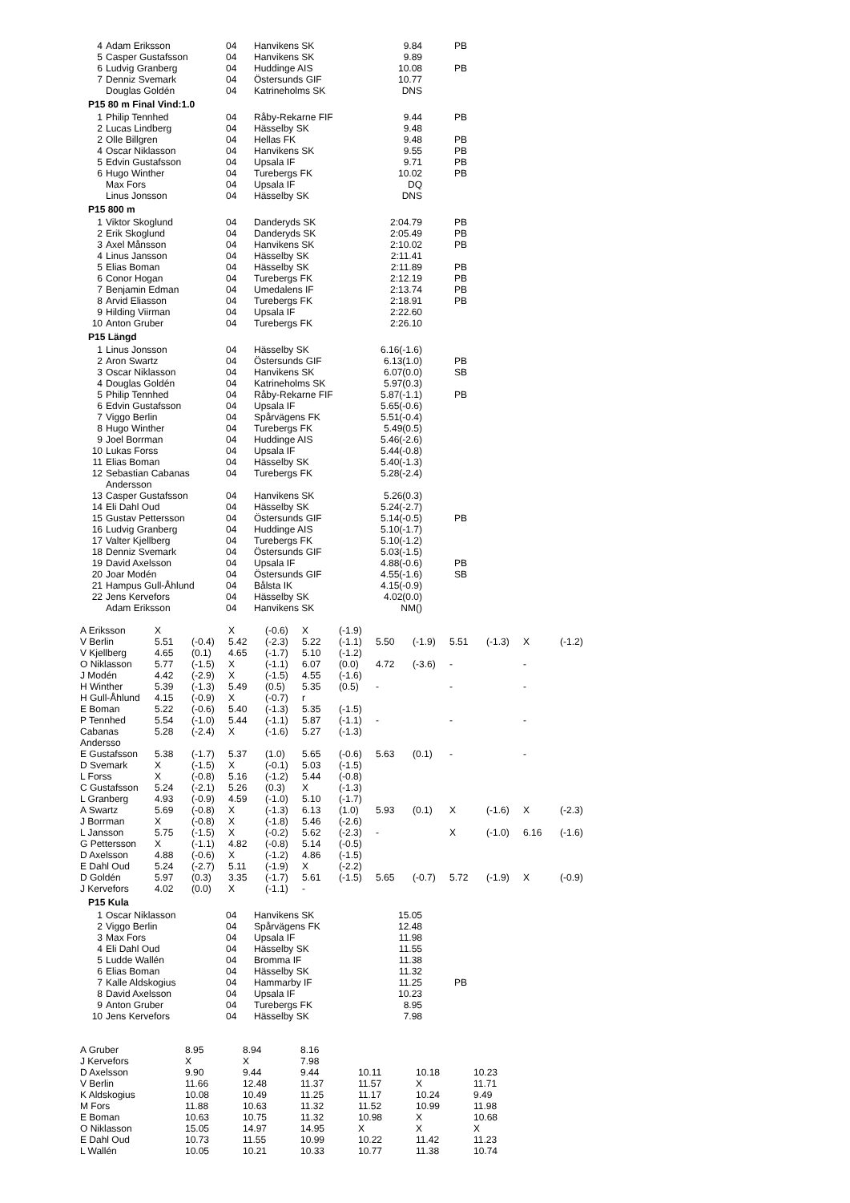| 4 | Adam Eriksson | 04 | Hanvikens SK | 9.84 | PB |
| 5 | Casper Gustafsson | 04 | Hanvikens SK | 9.89 | |
| 6 | Ludvig Granberg | 04 | Huddinge AIS | 10.08 | PB |
| 7 | Denniz Svemark | 04 | Östersunds GIF | 10.77 | |
| | Douglas Goldén | 04 | Katrineholms SK | DNS | |
P15 80 m Final Vind:1.0
| 1 | Philip Tennhed | 04 | Råby-Rekarne FIF | 9.44 | PB |
| 2 | Lucas Lindberg | 04 | Hässelby SK | 9.48 | |
| 2 | Olle Billgren | 04 | Hellas FK | 9.48 | PB |
| 4 | Oscar Niklasson | 04 | Hanvikens SK | 9.55 | PB |
| 5 | Edvin Gustafsson | 04 | Upsala IF | 9.71 | PB |
| 6 | Hugo Winther | 04 | Turebergs FK | 10.02 | PB |
| | Max Fors | 04 | Upsala IF | DQ | |
| | Linus Jonsson | 04 | Hässelby SK | DNS | |
P15 800 m
| 1 | Viktor Skoglund | 04 | Danderyds SK | 2:04.79 | PB |
| 2 | Erik Skoglund | 04 | Danderyds SK | 2:05.49 | PB |
| 3 | Axel Månsson | 04 | Hanvikens SK | 2:10.02 | PB |
| 4 | Linus Jansson | 04 | Hässelby SK | 2:11.41 | |
| 5 | Elias Boman | 04 | Hässelby SK | 2:11.89 | PB |
| 6 | Conor Hogan | 04 | Turebergs FK | 2:12.19 | PB |
| 7 | Benjamin Edman | 04 | Umedalens IF | 2:13.74 | PB |
| 8 | Arvid Eliasson | 04 | Turebergs FK | 2:18.91 | PB |
| 9 | Hilding Viirman | 04 | Upsala IF | 2:22.60 | |
| 10 | Anton Gruber | 04 | Turebergs FK | 2:26.10 | |
P15 Längd
| 1 | Linus Jonsson | 04 | Hässelby SK | 6.16(-1.6) | |
| 2 | Aron Swartz | 04 | Östersunds GIF | 6.13(1.0) | PB |
| 3 | Oscar Niklasson | 04 | Hanvikens SK | 6.07(0.0) | SB |
| 4 | Douglas Goldén | 04 | Katrineholms SK | 5.97(0.3) | |
| 5 | Philip Tennhed | 04 | Råby-Rekarne FIF | 5.87(-1.1) | PB |
| 6 | Edvin Gustafsson | 04 | Upsala IF | 5.65(-0.6) | |
| 7 | Viggo Berlin | 04 | Spårvägens FK | 5.51(-0.4) | |
| 8 | Hugo Winther | 04 | Turebergs FK | 5.49(0.5) | |
| 9 | Joel Borrman | 04 | Huddinge AIS | 5.46(-2.6) | |
| 10 | Lukas Forss | 04 | Upsala IF | 5.44(-0.8) | |
| 11 | Elias Boman | 04 | Hässelby SK | 5.40(-1.3) | |
| 12 | Sebastian Cabanas Andersson | 04 | Turebergs FK | 5.28(-2.4) | |
| 13 | Casper Gustafsson | 04 | Hanvikens SK | 5.26(0.3) | |
| 14 | Eli Dahl Oud | 04 | Hässelby SK | 5.24(-2.7) | |
| 15 | Gustav Pettersson | 04 | Östersunds GIF | 5.14(-0.5) | PB |
| 16 | Ludvig Granberg | 04 | Huddinge AIS | 5.10(-1.7) | |
| 17 | Valter Kjellberg | 04 | Turebergs FK | 5.10(-1.2) | |
| 18 | Denniz Svemark | 04 | Östersunds GIF | 5.03(-1.5) | |
| 19 | David Axelsson | 04 | Upsala IF | 4.88(-0.6) | PB |
| 20 | Joar Modén | 04 | Östersunds GIF | 4.55(-1.6) | SB |
| 21 | Hampus Gull-Åhlund | 04 | Bålsta IK | 4.15(-0.9) | |
| 22 | Jens Kervefors | 04 | Hässelby SK | 4.02(0.0) | |
| | Adam Eriksson | 04 | Hanvikens SK | NM() | |
| A Eriksson | X | | X | (-0.6) | X | (-1.9) | | | | | | |
| V Berlin | 5.51 | (-0.4) | 5.42 | (-2.3) | 5.22 | (-1.1) | 5.50 | (-1.9) | 5.51 | (-1.3) | X | (-1.2) |
| V Kjellberg | 4.65 | (0.1) | 4.65 | (-1.7) | 5.10 | (-1.2) | | | | | | |
| O Niklasson | 5.77 | (-1.5) | X | (-1.1) | 6.07 | (0.0) | 4.72 | (-3.6) | - | | - | |
| J Modén | 4.42 | (-2.9) | X | (-1.5) | 4.55 | (-1.6) | | | | | | |
| H Winther | 5.39 | (-1.3) | 5.49 | (0.5) | 5.35 | (0.5) | - | | - | | - | |
| H Gull-Åhlund | 4.15 | (-0.9) | X | (-0.7) | r | | | | | | | |
| E Boman | 5.22 | (-0.6) | 5.40 | (-1.3) | 5.35 | (-1.5) | | | | | | |
| P Tennhed | 5.54 | (-1.0) | 5.44 | (-1.1) | 5.87 | (-1.1) | - | | - | | - | |
| Cabanas Andersso | 5.28 | (-2.4) | X | (-1.6) | 5.27 | (-1.3) | | | | | | |
| E Gustafsson | 5.38 | (-1.7) | 5.37 | (1.0) | 5.65 | (-0.6) | 5.63 | (0.1) | - | | - | |
| D Svemark | X | (-1.5) | X | (-0.1) | 5.03 | (-1.5) | | | | | | |
| L Forss | X | (-0.8) | 5.16 | (-1.2) | 5.44 | (-0.8) | | | | | | |
| C Gustafsson | 5.24 | (-2.1) | 5.26 | (0.3) | X | (-1.3) | | | | | | |
| L Granberg | 4.93 | (-0.9) | 4.59 | (-1.0) | 5.10 | (-1.7) | | | | | | |
| A Swartz | 5.69 | (-0.8) | X | (-1.3) | 6.13 | (1.0) | 5.93 | (0.1) | X | (-1.6) | X | (-2.3) |
| J Borrman | X | (-0.8) | X | (-1.8) | 5.46 | (-2.6) | | | | | | |
| L Jansson | 5.75 | (-1.5) | X | (-0.2) | 5.62 | (-2.3) | - | | X | (-1.0) | 6.16 | (-1.6) |
| G Pettersson | X | (-1.1) | 4.82 | (-0.8) | 5.14 | (-0.5) | | | | | | |
| D Axelsson | 4.88 | (-0.6) | X | (-1.2) | 4.86 | (-1.5) | | | | | | |
| E Dahl Oud | 5.24 | (-2.7) | 5.11 | (-1.9) | X | (-2.2) | | | | | | |
| D Goldén | 5.97 | (0.3) | 3.35 | (-1.7) | 5.61 | (-1.5) | 5.65 | (-0.7) | 5.72 | (-1.9) | X | (-0.9) |
| J Kervefors | 4.02 | (0.0) | X | (-1.1) | - | | | | | | | |
P15 Kula
| 1 | Oscar Niklasson | 04 | Hanvikens SK | 15.05 | |
| 2 | Viggo Berlin | 04 | Spårvägens FK | 12.48 | |
| 3 | Max Fors | 04 | Upsala IF | 11.98 | |
| 4 | Eli Dahl Oud | 04 | Hässelby SK | 11.55 | |
| 5 | Ludde Wallén | 04 | Bromma IF | 11.38 | |
| 6 | Elias Boman | 04 | Hässelby SK | 11.32 | |
| 7 | Kalle Aldskogius | 04 | Hammarby IF | 11.25 | PB |
| 8 | David Axelsson | 04 | Upsala IF | 10.23 | |
| 9 | Anton Gruber | 04 | Turebergs FK | 8.95 | |
| 10 | Jens Kervefors | 04 | Hässelby SK | 7.98 | |
| A Gruber | 8.95 | 8.94 | 8.16 | | | |
| J Kervefors | X | X | 7.98 | | | |
| D Axelsson | 9.90 | 9.44 | 9.44 | 10.11 | 10.18 | 10.23 |
| V Berlin | 11.66 | 12.48 | 11.37 | 11.57 | X | 11.71 |
| K Aldskogius | 10.08 | 10.49 | 11.25 | 11.17 | 10.24 | 9.49 |
| M Fors | 11.88 | 10.63 | 11.32 | 11.52 | 10.99 | 11.98 |
| E Boman | 10.63 | 10.75 | 11.32 | 10.98 | X | 10.68 |
| O Niklasson | 15.05 | 14.97 | 14.95 | X | X | X |
| E Dahl Oud | 10.73 | 11.55 | 10.99 | 10.22 | 11.42 | 11.23 |
| L Wallén | 10.05 | 10.21 | 10.33 | 10.77 | 11.38 | 10.74 |